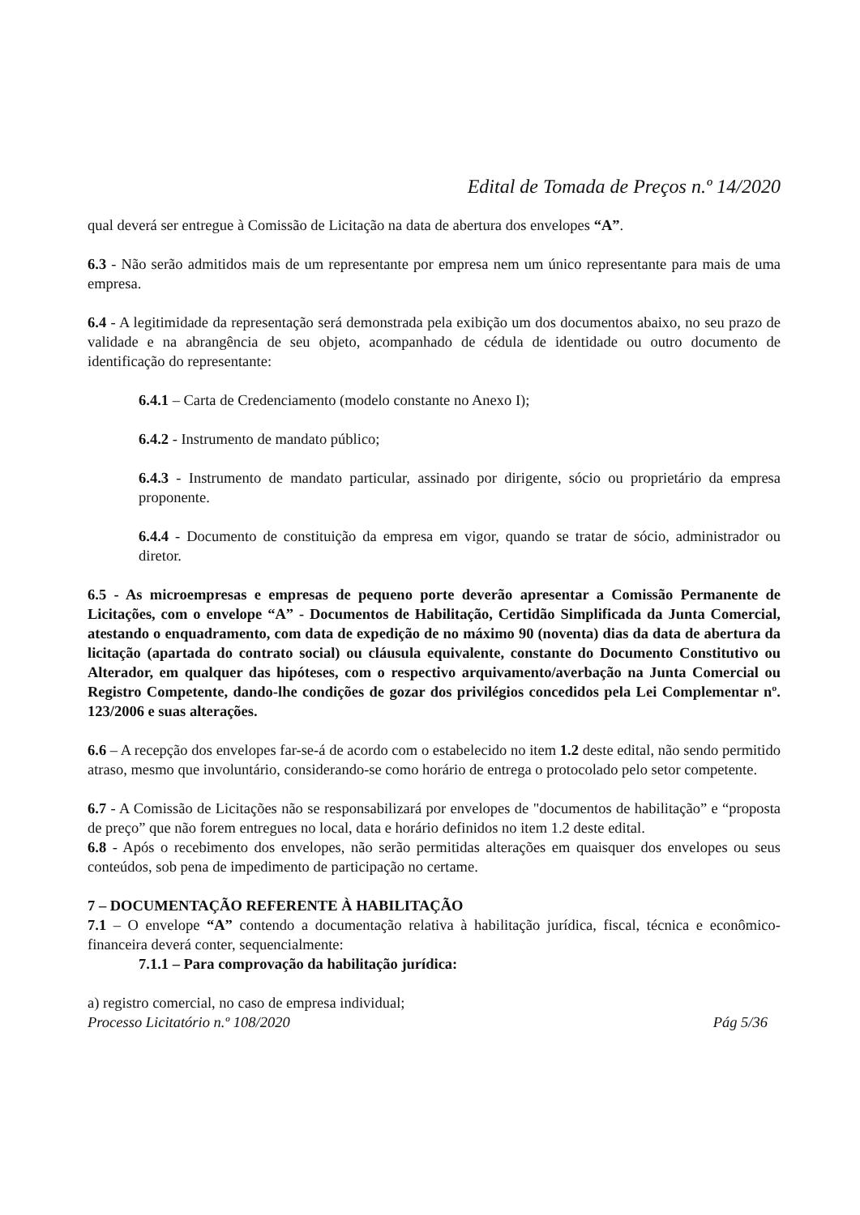Edital de Tomada de Preços n.º 14/2020
qual deverá ser entregue à Comissão de Licitação na data de abertura dos envelopes “A”.
6.3 - Não serão admitidos mais de um representante por empresa nem um único representante para mais de uma empresa.
6.4 - A legitimidade da representação será demonstrada pela exibição um dos documentos abaixo, no seu prazo de validade e na abrangência de seu objeto, acompanhado de cédula de identidade ou outro documento de identificação do representante:
6.4.1 – Carta de Credenciamento (modelo constante no Anexo I);
6.4.2 - Instrumento de mandato público;
6.4.3 - Instrumento de mandato particular, assinado por dirigente, sócio ou proprietário da empresa proponente.
6.4.4 - Documento de constituição da empresa em vigor, quando se tratar de sócio, administrador ou diretor.
6.5 - As microempresas e empresas de pequeno porte deverão apresentar a Comissão Permanente de Licitações, com o envelope “A” - Documentos de Habilitação, Certidão Simplificada da Junta Comercial, atestando o enquadramento, com data de expedição de no máximo 90 (noventa) dias da data de abertura da licitação (apartada do contrato social) ou cláusula equivalente, constante do Documento Constitutivo ou Alterador, em qualquer das hipóteses, com o respectivo arquivamento/averbação na Junta Comercial ou Registro Competente, dando-lhe condições de gozar dos privilégios concedidos pela Lei Complementar nº. 123/2006 e suas alterações.
6.6 – A recepção dos envelopes far-se-á de acordo com o estabelecido no item 1.2 deste edital, não sendo permitido atraso, mesmo que involuntário, considerando-se como horário de entrega o protocolado pelo setor competente.
6.7 - A Comissão de Licitações não se responsabilizará por envelopes de "documentos de habilitação” e “proposta de preço” que não forem entregues no local, data e horário definidos no item 1.2 deste edital.
6.8 - Após o recebimento dos envelopes, não serão permitidas alterações em quaisquer dos envelopes ou seus conteúdos, sob pena de impedimento de participação no certame.
7 – DOCUMENTAÇÃO REFERENTE À HABILITAÇÃO
7.1 – O envelope “A” contendo a documentação relativa à habilitação jurídica, fiscal, técnica e econômico-financeira deverá conter, sequencialmente:
7.1.1 – Para comprovação da habilitação jurídica:
a) registro comercial, no caso de empresa individual;
Processo Licitatório n.º 108/2020 Pág 5/36